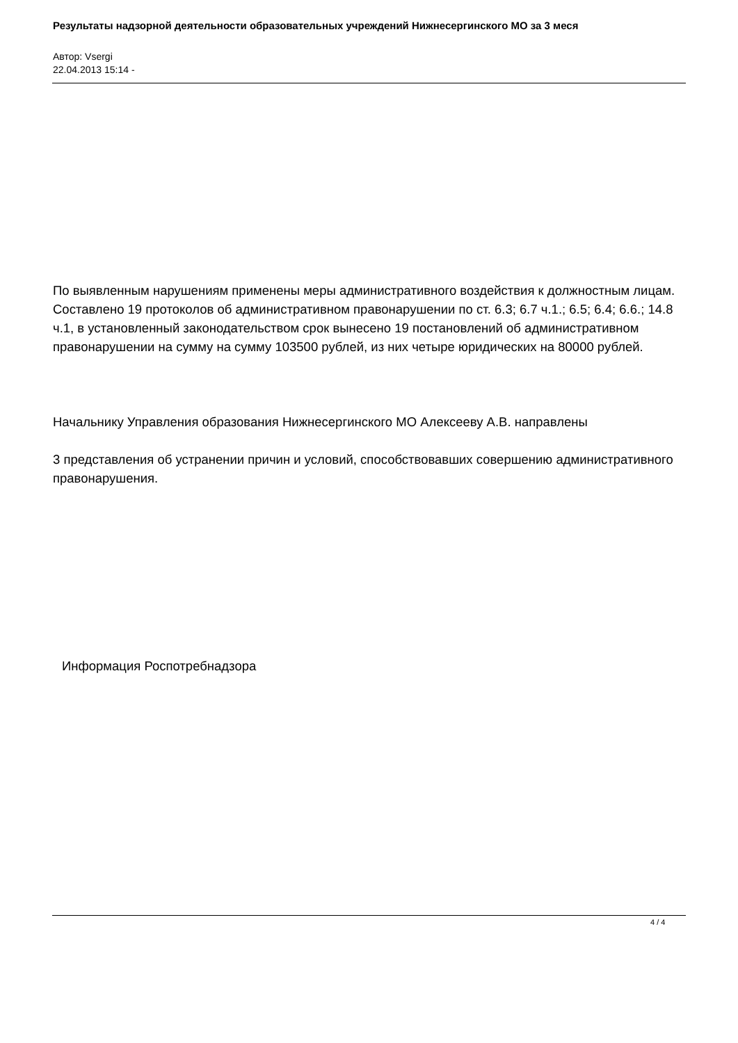Результаты надзорной деятельности образовательных учреждений Нижнесергинского МО за 3 меся
Автор: Vsergi
22.04.2013 15:14 -
По выявленным нарушениям применены меры административного воздействия к должностным лицам. Составлено 19 протоколов об административном правонарушении по ст. 6.3; 6.7 ч.1.; 6.5; 6.4; 6.6.; 14.8 ч.1, в установленный законодательством срок вынесено 19 постановлений об административном правонарушении на сумму на сумму 103500 рублей, из них четыре юридических на 80000 рублей.
Начальнику Управления образования Нижнесергинского МО Алексееву А.В. направлены
3 представления об устранении причин и условий, способствовавших совершению административного правонарушения.
Информация Роспотребнадзора
4 / 4